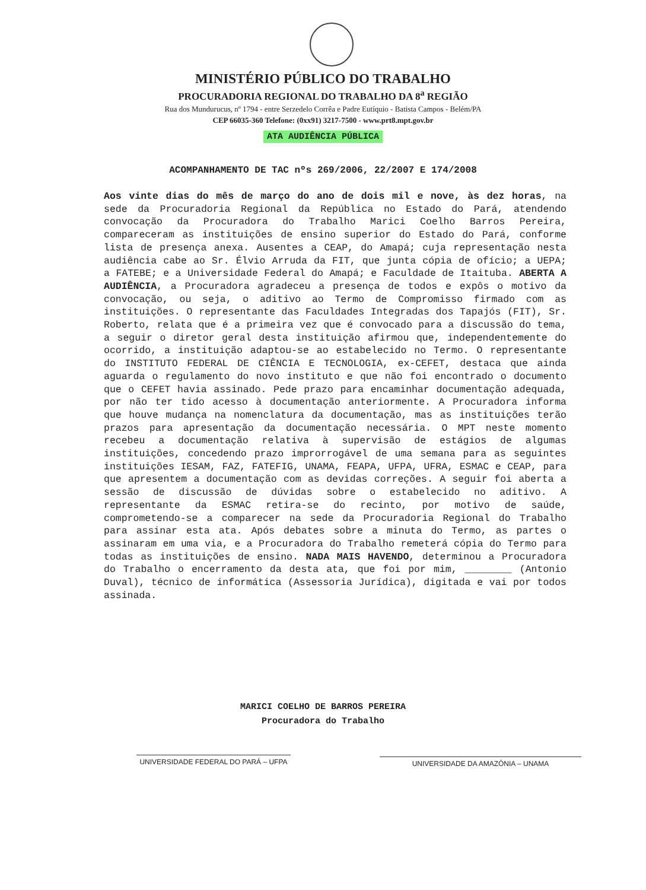MINISTÉRIO PÚBLICO DO TRABALHO
PROCURADORIA REGIONAL DO TRABALHO DA 8<sup>a</sup> REGIÃO
Rua dos Mundurucus, nº 1794 - entre Serzedelo Corrêa e Padre Eutíquio - Batista Campos - Belém/PA
CEP 66035-360 Telefone: (0xx91) 3217-7500 - www.prt8.mpt.gov.br
ATA AUDIÊNCIA PÚBLICA
ACOMPANHAMENTO DE TAC nºs 269/2006, 22/2007 E 174/2008
Aos vinte dias do mês de março do ano de dois mil e nove, às dez horas, na sede da Procuradoria Regional da República no Estado do Pará, atendendo convocação da Procuradora do Trabalho Marici Coelho Barros Pereira, compareceram as instituições de ensino superior do Estado do Pará, conforme lista de presença anexa. Ausentes a CEAP, do Amapá; cuja representação nesta audiência cabe ao Sr. Élvio Arruda da FIT, que junta cópia de ofício; a UEPA; a FATEBE; e a Universidade Federal do Amapá; e Faculdade de Itaituba. ABERTA A AUDIÊNCIA, a Procuradora agradeceu a presença de todos e expôs o motivo da convocação, ou seja, o aditivo ao Termo de Compromisso firmado com as instituições. O representante das Faculdades Integradas dos Tapajós (FIT), Sr. Roberto, relata que é a primeira vez que é convocado para a discussão do tema, a seguir o diretor geral desta instituição afirmou que, independentemente do ocorrido, a instituição adaptou-se ao estabelecido no Termo. O representante do INSTITUTO FEDERAL DE CIÊNCIA E TECNOLOGIA, ex-CEFET, destaca que ainda aguarda o regulamento do novo instituto e que não foi encontrado o documento que o CEFET havia assinado. Pede prazo para encaminhar documentação adequada, por não ter tido acesso à documentação anteriormente. A Procuradora informa que houve mudança na nomenclatura da documentação, mas as instituições terão prazos para apresentação da documentação necessária. O MPT neste momento recebeu a documentação relativa à supervisão de estágios de algumas instituições, concedendo prazo improrrogável de uma semana para as seguintes instituições IESAM, FAZ, FATEFIG, UNAMA, FEAPA, UFPA, UFRA, ESMAC e CEAP, para que apresentem a documentação com as devidas correções. A seguir foi aberta a sessão de discussão de dúvidas sobre o estabelecido no aditivo. A representante da ESMAC retira-se do recinto, por motivo de saúde, comprometendo-se a comparecer na sede da Procuradoria Regional do Trabalho para assinar esta ata. Após debates sobre a minuta do Termo, as partes o assinaram em uma via, e a Procuradora do Trabalho remeterá cópia do Termo para todas as instituições de ensino. NADA MAIS HAVENDO, determinou a Procuradora do Trabalho o encerramento da desta ata, que foi por mim, ________ (Antonio Duval), técnico de informática (Assessoria Jurídica), digitada e vai por todos assinada.
MARICI COELHO DE BARROS PEREIRA
Procuradora do Trabalho
UNIVERSIDADE FEDERAL DO PARÁ – UFPA UNIVERSIDADE DA AMAZÔNIA – UNAMA